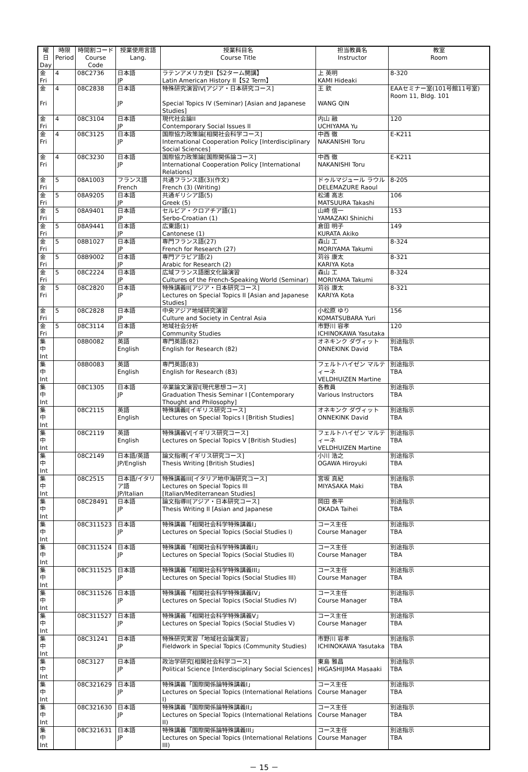| 曜日 Day | 時限 Period | 時間割コード Course Code | 授業使用言語 Lang. | 授業科目名 Course Title | 担当教員名 Instructor | 教室 Room |
| --- | --- | --- | --- | --- | --- | --- |
| 金 Fri | 4 | 08C2736 | 日本語 JP | ラテンアメリカ史II【S2ターム開講】 Latin American History II【S2 Term】 | 上 英明 KAMI Hideaki | 8-320 |
| 金 Fri | 4 | 08C2838 | 日本語 JP | 特殊研究演習IV[アジア・日本研究コース] Special Topics IV (Seminar) [Asian and Japanese Studies] | 王 欽 WANG QIN | EAAセミナー室(101号館11号室) Room 11, Bldg. 101 |
| 金 Fri | 4 | 08C3104 | 日本語 JP | 現代社会論II Contemporary Social Issues II | 内山 融 UCHIYAMA Yu | 120 |
| 金 Fri | 4 | 08C3125 | 日本語 JP | 国際協力政策論[相関社会科学コース] International Cooperation Policy [Interdisciplinary Social Sciences] | 中西 徹 NAKANISHI Toru | E-K211 |
| 金 Fri | 4 | 08C3230 | 日本語 JP | 国際協力政策論[国際関係論コース] International Cooperation Policy [International Relations] | 中西 徹 NAKANISHI Toru | E-K211 |
| 金 Fri | 5 | 08A1003 | フランス語 French | 共通フランス語(3)(作文) French (3) (Writing) | ドゥルマジュール ラウル DELEMAZURE Raoul | 8-205 |
| 金 Fri | 5 | 08A9205 | 日本語 JP | 共通ギリシア語(5) Greek (5) | 松浦 高志 MATSUURA Takashi | 106 |
| 金 Fri | 5 | 08A9401 | 日本語 JP | セルビア・クロアチア語(1) Serbo-Croatian (1) | 山崎 信一 YAMAZAKI Shinichi | 153 |
| 金 Fri | 5 | 08A9441 | 日本語 JP | 広東語(1) Cantonese (1) | 倉田 明子 KURATA Akiko | 149 |
| 金 Fri | 5 | 08B1027 | 日本語 JP | 専門フランス語(27) French for Research (27) | 森山 工 MORIYAMA Takumi | 8-324 |
| 金 Fri | 5 | 08B9002 | 日本語 JP | 専門アラビア語(2) Arabic for Research (2) | 苅谷 康太 KARIYA Kota | 8-321 |
| 金 Fri | 5 | 08C2224 | 日本語 JP | 広域フランス語圏文化論演習 Cultures of the French-Speaking World (Seminar) | 森山 工 MORIYAMA Takumi | 8-324 |
| 金 Fri | 5 | 08C2820 | 日本語 JP | 特殊講義II[アジア・日本研究コース] Lectures on Special Topics II [Asian and Japanese Studies] | 苅谷 康太 KARIYA Kota | 8-321 |
| 金 Fri | 5 | 08C2828 | 日本語 JP | 中央アジア地域研究演習 Culture and Society in Central Asia | 小松原 ゆり KOMATSUBARA Yuri | 156 |
| 金 Fri | 5 | 08C3114 | 日本語 JP | 地域社会分析 Community Studies | 市野川 容孝 ICHINOKAWA Yasutaka | 120 |
| 集中 Int | | 08B0082 | 英語 English | 専門英語(82) English for Research (82) | オネキンク ダヴィット ONNEKINK David | 別途指示 TBA |
| 集中 Int | | 08B0083 | 英語 English | 専門英語(83) English for Research (83) | フェルトハイゼン マルティーネ VELDHUIZEN Martine | 別途指示 TBA |
| 集中 Int | | 08C1305 | 日本語 JP | 卒業論文演習I[現代思想コース] Graduation Thesis Seminar I [Contemporary Thought and Philosophy] | 各教員 Various Instructors | 別途指示 TBA |
| 集中 Int | | 08C2115 | 英語 English | 特殊講義I[イギリス研究コース] Lectures on Special Topics I [British Studies] | オネキンク ダヴィット ONNEKINK David | 別途指示 TBA |
| 集中 Int | | 08C2119 | 英語 English | 特殊講義V[イギリス研究コース] Lectures on Special Topics V [British Studies] | フェルトハイゼン マルティーネ VELDHUIZEN Martine | 別途指示 TBA |
| 集中 Int | | 08C2149 | 日本語/英語 JP/English | 論文指導[イギリス研究コース] Thesis Writing [British Studies] | 小川 浩之 OGAWA Hiroyuki | 別途指示 TBA |
| 集中 Int | | 08C2515 | 日本語/イタリア語 JP/Italian | 特殊講義III[イタリア地中海研究コース] Lectures on Special Topics III [Italian/Mediterranean Studies] | 宮坂 真紀 MIYASAKA Maki | 別途指示 TBA |
| 集中 Int | | 08C28491 | 日本語 JP | 論文指導II[アジア・日本研究コース] Thesis Writing II [Asian and Japanese | 岡田 泰平 OKADA Taihei | 別途指示 TBA |
| 集中 Int | | 08C311523 | 日本語 JP | 特殊講義「相関社会科学特殊講義I」 Lectures on Special Topics (Social Studies I) | コース主任 Course Manager | 別途指示 TBA |
| 集中 Int | | 08C311524 | 日本語 JP | 特殊講義「相関社会科学特殊講義II」 Lectures on Special Topics (Social Studies II) | コース主任 Course Manager | 別途指示 TBA |
| 集中 Int | | 08C311525 | 日本語 JP | 特殊講義「相関社会科学特殊講義III」 Lectures on Special Topics (Social Studies III) | コース主任 Course Manager | 別途指示 TBA |
| 集中 Int | | 08C311526 | 日本語 JP | 特殊講義「相関社会科学特殊講義IV」 Lectures on Special Topics (Social Studies IV) | コース主任 Course Manager | 別途指示 TBA |
| 集中 Int | | 08C311527 | 日本語 JP | 特殊講義「相関社会科学特殊講義V」 Lectures on Special Topics (Social Studies V) | コース主任 Course Manager | 別途指示 TBA |
| 集中 Int | | 08C31241 | 日本語 JP | 特殊研究実習「地域社会論実習」 Fieldwork in Special Topics (Community Studies) | 市野川 容孝 ICHINOKAWA Yasutaka | 別途指示 TBA |
| 集中 Int | | 08C3127 | 日本語 JP | 政治学研究[相関社会科学コース] Political Science [Interdisciplinary Social Sciences] | 東島 雅昌 HIGASHIJIMA Masaaki | 別途指示 TBA |
| 集中 Int | | 08C321629 | 日本語 JP | 特殊講義「国際関係論特殊講義I」 Lectures on Special Topics (International Relations I) | コース主任 Course Manager | 別途指示 TBA |
| 集中 Int | | 08C321630 | 日本語 JP | 特殊講義「国際関係論特殊講義II」 Lectures on Special Topics (International Relations II) | コース主任 Course Manager | 別途指示 TBA |
| 集中 Int | | 08C321631 | 日本語 JP | 特殊講義「国際関係論特殊講義III」 Lectures on Special Topics (International Relations III) | コース主任 Course Manager | 別途指示 TBA |
－ 15 －